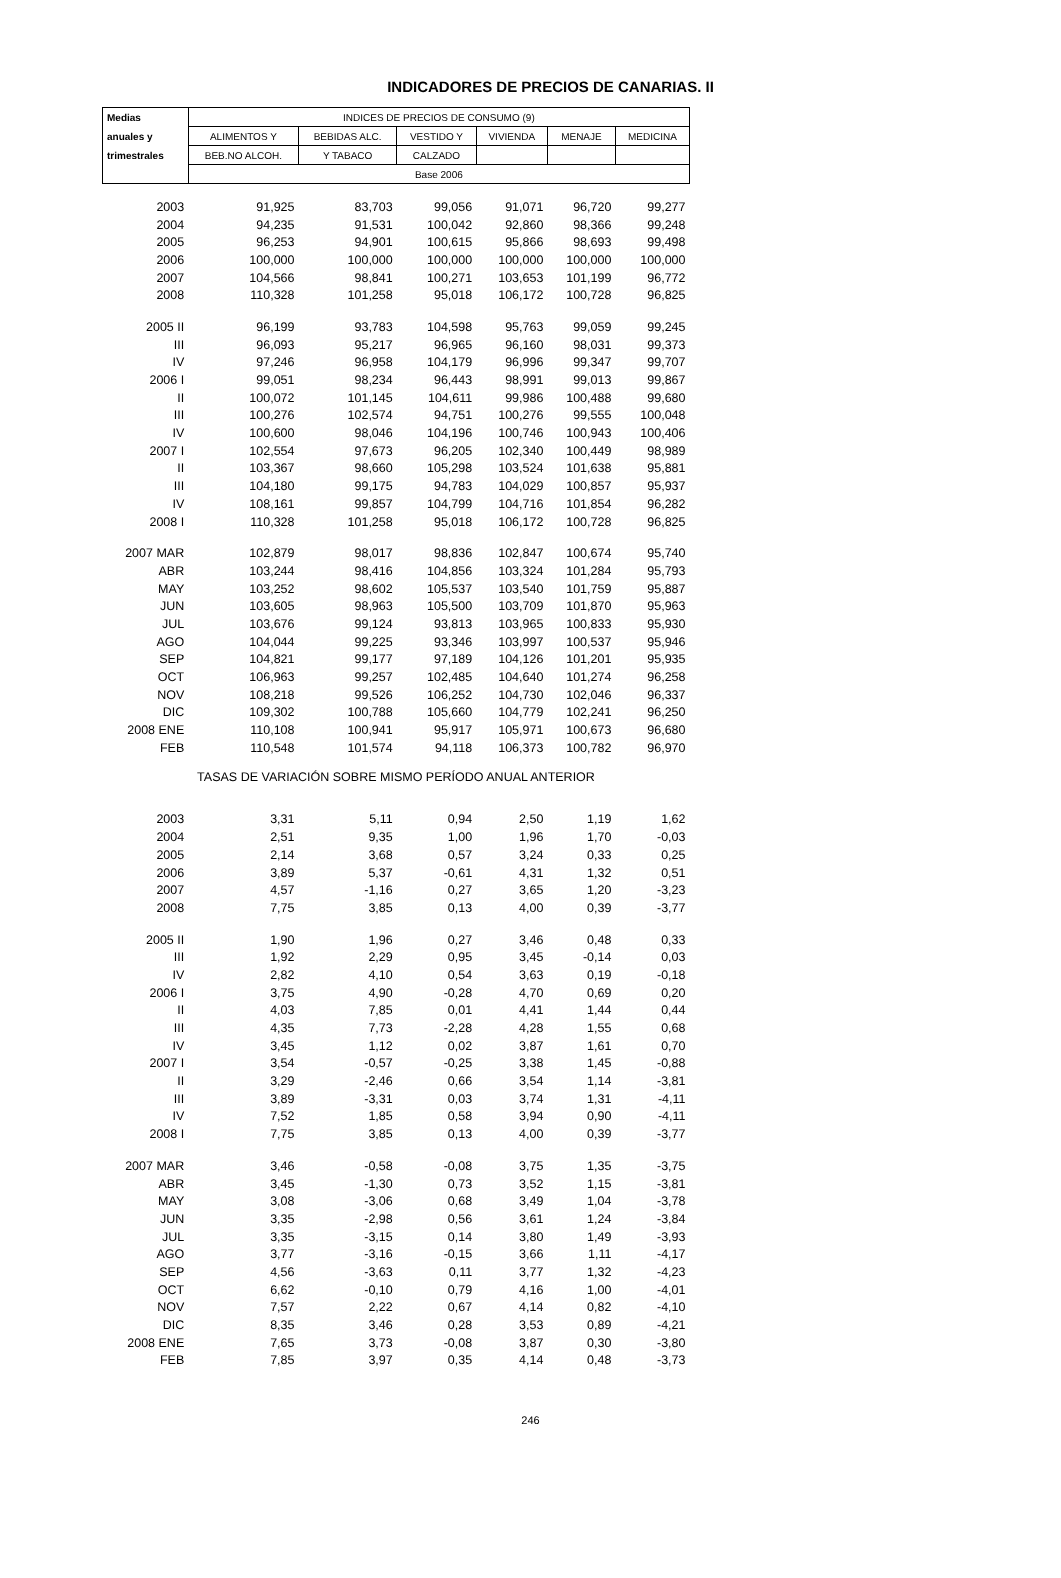INDICADORES DE PRECIOS DE CANARIAS. II
| Medias | INDICES DE PRECIOS DE CONSUMO (9) | | | | | |
| --- | --- | --- | --- | --- | --- | --- |
| anuales y | ALIMENTOS Y | BEBIDAS ALC. | VESTIDO Y | VIVIENDA | MENAJE | MEDICINA |
| trimestrales | BEB.NO ALCOH. | Y TABACO | CALZADO | | | |
| | Base 2006 | | | | | |
| 2003 | 91,925 | 83,703 | 99,056 | 91,071 | 96,720 | 99,277 |
| 2004 | 94,235 | 91,531 | 100,042 | 92,860 | 98,366 | 99,248 |
| 2005 | 96,253 | 94,901 | 100,615 | 95,866 | 98,693 | 99,498 |
| 2006 | 100,000 | 100,000 | 100,000 | 100,000 | 100,000 | 100,000 |
| 2007 | 104,566 | 98,841 | 100,271 | 103,653 | 101,199 | 96,772 |
| 2008 | 110,328 | 101,258 | 95,018 | 106,172 | 100,728 | 96,825 |
| 2005 II | 96,199 | 93,783 | 104,598 | 95,763 | 99,059 | 99,245 |
| III | 96,093 | 95,217 | 96,965 | 96,160 | 98,031 | 99,373 |
| IV | 97,246 | 96,958 | 104,179 | 96,996 | 99,347 | 99,707 |
| 2006 I | 99,051 | 98,234 | 96,443 | 98,991 | 99,013 | 99,867 |
| II | 100,072 | 101,145 | 104,611 | 99,986 | 100,488 | 99,680 |
| III | 100,276 | 102,574 | 94,751 | 100,276 | 99,555 | 100,048 |
| IV | 100,600 | 98,046 | 104,196 | 100,746 | 100,943 | 100,406 |
| 2007 I | 102,554 | 97,673 | 96,205 | 102,340 | 100,449 | 98,989 |
| II | 103,367 | 98,660 | 105,298 | 103,524 | 101,638 | 95,881 |
| III | 104,180 | 99,175 | 94,783 | 104,029 | 100,857 | 95,937 |
| IV | 108,161 | 99,857 | 104,799 | 104,716 | 101,854 | 96,282 |
| 2008 I | 110,328 | 101,258 | 95,018 | 106,172 | 100,728 | 96,825 |
| 2007 MAR | 102,879 | 98,017 | 98,836 | 102,847 | 100,674 | 95,740 |
| ABR | 103,244 | 98,416 | 104,856 | 103,324 | 101,284 | 95,793 |
| MAY | 103,252 | 98,602 | 105,537 | 103,540 | 101,759 | 95,887 |
| JUN | 103,605 | 98,963 | 105,500 | 103,709 | 101,870 | 95,963 |
| JUL | 103,676 | 99,124 | 93,813 | 103,965 | 100,833 | 95,930 |
| AGO | 104,044 | 99,225 | 93,346 | 103,997 | 100,537 | 95,946 |
| SEP | 104,821 | 99,177 | 97,189 | 104,126 | 101,201 | 95,935 |
| OCT | 106,963 | 99,257 | 102,485 | 104,640 | 101,274 | 96,258 |
| NOV | 108,218 | 99,526 | 106,252 | 104,730 | 102,046 | 96,337 |
| DIC | 109,302 | 100,788 | 105,660 | 104,779 | 102,241 | 96,250 |
| 2008 ENE | 110,108 | 100,941 | 95,917 | 105,971 | 100,673 | 96,680 |
| FEB | 110,548 | 101,574 | 94,118 | 106,373 | 100,782 | 96,970 |
| TASAS DE VARIACIÓN SOBRE MISMO PERÍODO ANUAL ANTERIOR | | | | | | |
| 2003 | 3,31 | 5,11 | 0,94 | 2,50 | 1,19 | 1,62 |
| 2004 | 2,51 | 9,35 | 1,00 | 1,96 | 1,70 | -0,03 |
| 2005 | 2,14 | 3,68 | 0,57 | 3,24 | 0,33 | 0,25 |
| 2006 | 3,89 | 5,37 | -0,61 | 4,31 | 1,32 | 0,51 |
| 2007 | 4,57 | -1,16 | 0,27 | 3,65 | 1,20 | -3,23 |
| 2008 | 7,75 | 3,85 | 0,13 | 4,00 | 0,39 | -3,77 |
| 2005 II | 1,90 | 1,96 | 0,27 | 3,46 | 0,48 | 0,33 |
| III | 1,92 | 2,29 | 0,95 | 3,45 | -0,14 | 0,03 |
| IV | 2,82 | 4,10 | 0,54 | 3,63 | 0,19 | -0,18 |
| 2006 I | 3,75 | 4,90 | -0,28 | 4,70 | 0,69 | 0,20 |
| II | 4,03 | 7,85 | 0,01 | 4,41 | 1,44 | 0,44 |
| III | 4,35 | 7,73 | -2,28 | 4,28 | 1,55 | 0,68 |
| IV | 3,45 | 1,12 | 0,02 | 3,87 | 1,61 | 0,70 |
| 2007 I | 3,54 | -0,57 | -0,25 | 3,38 | 1,45 | -0,88 |
| II | 3,29 | -2,46 | 0,66 | 3,54 | 1,14 | -3,81 |
| III | 3,89 | -3,31 | 0,03 | 3,74 | 1,31 | -4,11 |
| IV | 7,52 | 1,85 | 0,58 | 3,94 | 0,90 | -4,11 |
| 2008 I | 7,75 | 3,85 | 0,13 | 4,00 | 0,39 | -3,77 |
| 2007 MAR | 3,46 | -0,58 | -0,08 | 3,75 | 1,35 | -3,75 |
| ABR | 3,45 | -1,30 | 0,73 | 3,52 | 1,15 | -3,81 |
| MAY | 3,08 | -3,06 | 0,68 | 3,49 | 1,04 | -3,78 |
| JUN | 3,35 | -2,98 | 0,56 | 3,61 | 1,24 | -3,84 |
| JUL | 3,35 | -3,15 | 0,14 | 3,80 | 1,49 | -3,93 |
| AGO | 3,77 | -3,16 | -0,15 | 3,66 | 1,11 | -4,17 |
| SEP | 4,56 | -3,63 | 0,11 | 3,77 | 1,32 | -4,23 |
| OCT | 6,62 | -0,10 | 0,79 | 4,16 | 1,00 | -4,01 |
| NOV | 7,57 | 2,22 | 0,67 | 4,14 | 0,82 | -4,10 |
| DIC | 8,35 | 3,46 | 0,28 | 3,53 | 0,89 | -4,21 |
| 2008 ENE | 7,65 | 3,73 | -0,08 | 3,87 | 0,30 | -3,80 |
| FEB | 7,85 | 3,97 | 0,35 | 4,14 | 0,48 | -3,73 |
246